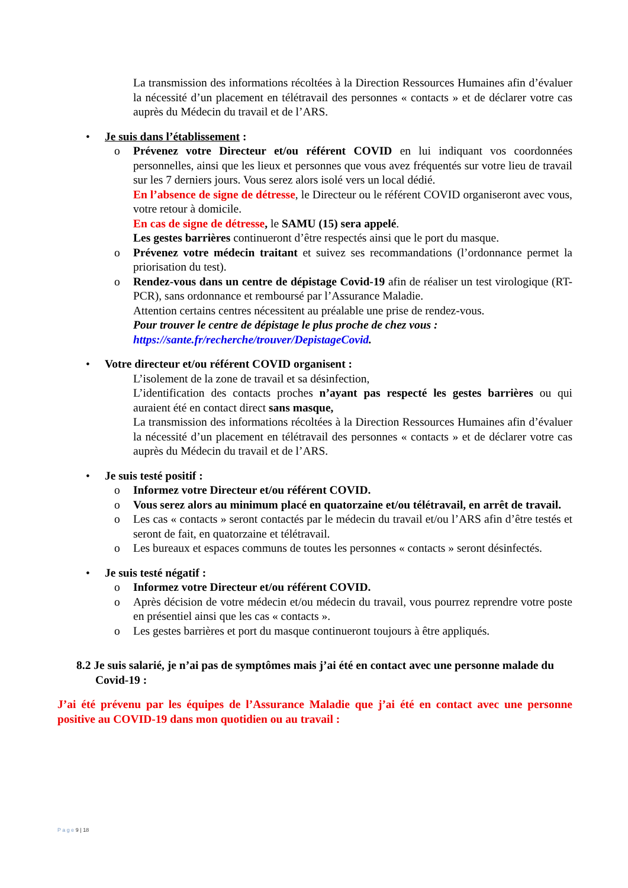La transmission des informations récoltées à la Direction Ressources Humaines afin d’évaluer la nécessité d’un placement en télétravail des personnes « contacts » et de déclarer votre cas auprès du Médecin du travail et de l’ARS.
• Je suis dans l’établissement :
o Prévenez votre Directeur et/ou référent COVID en lui indiquant vos coordonnées personnelles, ainsi que les lieux et personnes que vous avez fréquentés sur votre lieu de travail sur les 7 derniers jours. Vous serez alors isolé vers un local dédié.
En l’absence de signe de détresse, le Directeur ou le référent COVID organiseront avec vous, votre retour à domicile.
En cas de signe de détresse, le SAMU (15) sera appelé.
Les gestes barrières continueront d’être respectés ainsi que le port du masque.
o Prévenez votre médecin traitant et suivez ses recommandations (l’ordonnance permet la priorisation du test).
o Rendez-vous dans un centre de dépistage Covid-19 afin de réaliser un test virologique (RT-PCR), sans ordonnance et remboursé par l’Assurance Maladie.
Attention certains centres nécessitent au préalable une prise de rendez-vous.
Pour trouver le centre de dépistage le plus proche de chez vous :
https://sante.fr/recherche/trouver/DepistageCovid.
• Votre directeur et/ou référent COVID organisent :
L’isolement de la zone de travail et sa désinfection,
L’identification des contacts proches n’ayant pas respecté les gestes barrières ou qui auraient été en contact direct sans masque,
La transmission des informations récoltées à la Direction Ressources Humaines afin d’évaluer la nécessité d’un placement en télétravail des personnes « contacts » et de déclarer votre cas auprès du Médecin du travail et de l’ARS.
• Je suis testé positif :
o Informez votre Directeur et/ou référent COVID.
o Vous serez alors au minimum placé en quatorzaine et/ou télétravail, en arrêt de travail.
o Les cas « contacts » seront contactés par le médecin du travail et/ou l’ARS afin d’être testés et seront de fait, en quatorzaine et télétravail.
o Les bureaux et espaces communs de toutes les personnes « contacts » seront désinfectés.
• Je suis testé négatif :
o Informez votre Directeur et/ou référent COVID.
o Après décision de votre médecin et/ou médecin du travail, vous pourrez reprendre votre poste en présentiel ainsi que les cas « contacts ».
o Les gestes barrières et port du masque continueront toujours à être appliqués.
8.2 Je suis salarié, je n’ai pas de symptômes mais j’ai été en contact avec une personne malade du Covid-19 :
J’ai été prévenu par les équipes de l’Assurance Maladie que j’ai été en contact avec une personne positive au COVID-19 dans mon quotidien ou au travail :
P a g e 9 | 18